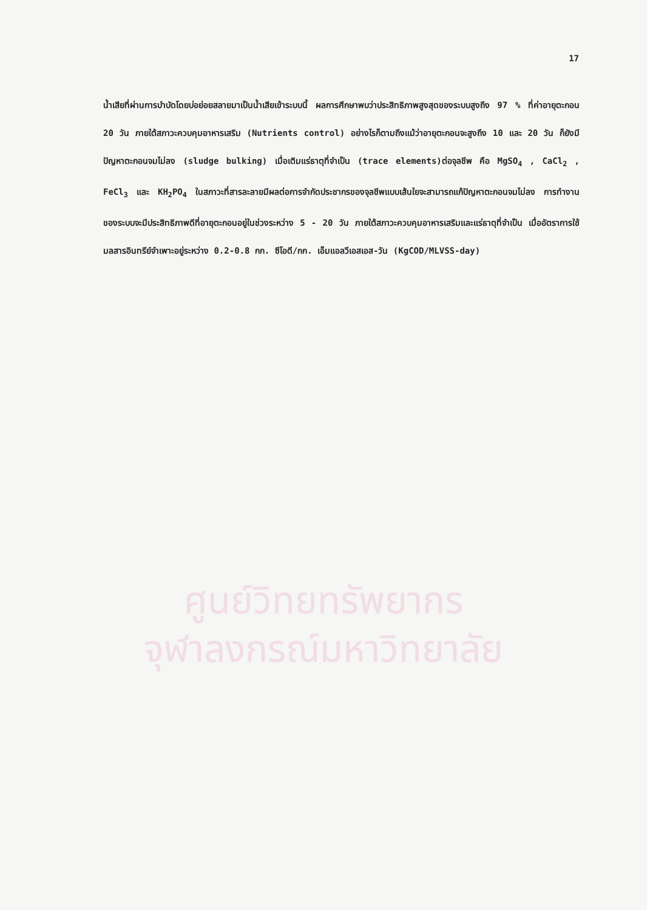17
น้ำเสียที่ผ่านการบำบัดโดยบ่อย่อยสลายมาเป็นน้ำเสียเข้าระบบนี้ ผลการศึกษาพบว่าประสิทธิภาพสูงสุดของระบบสูงถึง 97 % ที่ค่าอายุตะกอน 20 วัน ภายใต้สภาวะควบคุมอาหารเสริม (Nutrients control) อย่างไรก็ตามถึงแม้ว่าอายุตะกอนจะสูงถึง 10 และ 20 วัน ก็ยังมีปัญหาตะกอนจมไม่ลง (sludge bulking) เมื่อเติมแร่ธาตุที่จำเป็น (trace elements)ต่อจุลชีพ คือ MgSO<sub>4</sub> , CaCl<sub>2</sub> , FeCl<sub>3</sub> และ KH<sub>2</sub>PO<sub>4</sub> ในสภาวะที่สารละลายมีผลต่อการจำกัดประชากรของจุลชีพแบบเส้นใยจะสามารถแก้ปัญหาตะกอนจมไม่ลง การทำงานของระบบจะมีประสิทธิภาพดีที่อายุตะกอนอยู่ในช่วงระหว่าง 5 - 20 วัน ภายใต้สภาวะควบคุมอาหารเสริมและแร่ธาตุที่จำเป็น เมื่ออัตราการใช้มลสารอินทรีย์จำเพาะอยู่ระหว่าง 0.2-0.8 กก. ซีโอดี/กก. เอ็มแอลวีเอสเอส-วัน (KgCOD/MLVSS-day)
ศูนย์วิทยทรัพยากร
จุฬาลงกรณ์มหาวิทยาลัย